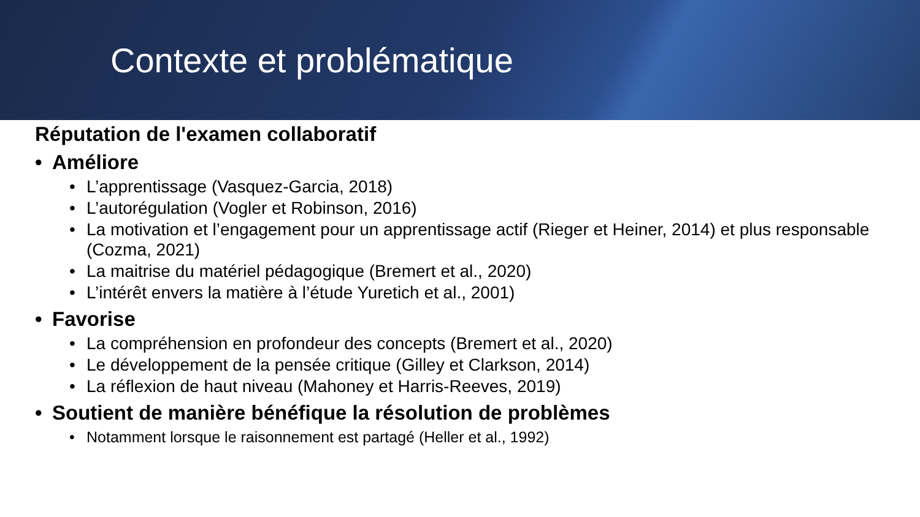Contexte et problématique
Réputation de l'examen collaboratif
• Améliore
• L’apprentissage (Vasquez-Garcia, 2018)
• L’autorégulation (Vogler et Robinson, 2016)
• La motivation et l’engagement pour un apprentissage actif (Rieger et Heiner, 2014) et plus responsable (Cozma, 2021)
• La maitrise du matériel pédagogique (Bremert et al., 2020)
• L’intérêt envers la matière à l’étude Yuretich et al., 2001)
• Favorise
• La compréhension en profondeur des concepts (Bremert et al., 2020)
• Le développement de la pensée critique (Gilley et Clarkson, 2014)
• La réflexion de haut niveau (Mahoney et Harris-Reeves, 2019)
• Soutient de manière bénéfique la résolution de problèmes
• Notamment lorsque le raisonnement est partagé (Heller et al., 1992)